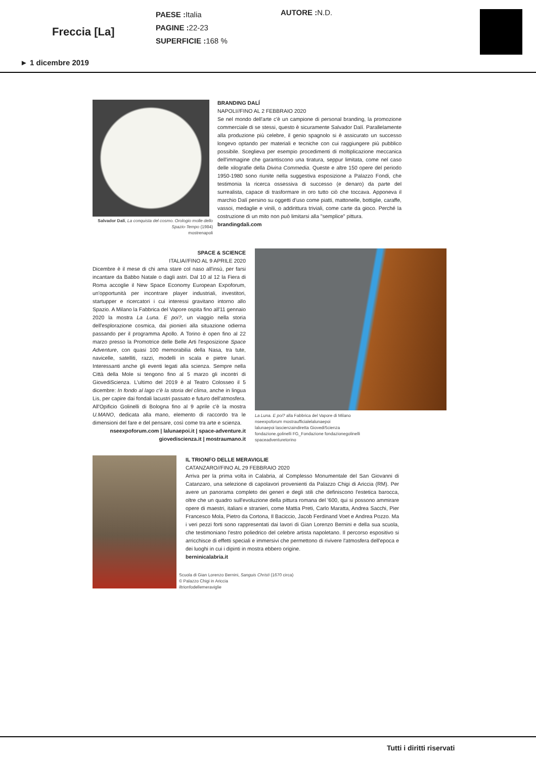Freccia [La]
PAESE : Italia
PAGINE : 22-23
SUPERFICIE : 168 %
AUTORE : N.D.
► 1 dicembre 2019
Salvador Dalí, La conquista del cosmo. Orologio molle dello Spazio-Tempo (1984)
mostrenapoli
BRANDING DALÍ
NAPOLI//FINO AL 2 FEBBRAIO 2020
Se nel mondo dell'arte c'è un campione di personal branding, la promozione commerciale di se stessi, questo è sicuramente Salvador Dalí. Parallelamente alla produzione più celebre, il genio spagnolo si è assicurato un successo longevo optando per materiali e tecniche con cui raggiungere più pubblico possibile. Sceglieva per esempio procedimenti di moltiplicazione meccanica dell'immagine che garantiscono una tiratura, seppur limitata, come nel caso delle xilografie della Divina Commedia. Queste e altre 150 opere del periodo 1950-1980 sono riunite nella suggestiva esposizione a Palazzo Fondi, che testimonia la ricerca ossessiva di successo (e denaro) da parte del surrealista, capace di trasformare in oro tutto ciò che toccava. Apponeva il marchio Dalí persino su oggetti d'uso come piatti, mattonelle, bottiglie, caraffe, vassoi, medaglie e vinili, o addirittura triviali, come carte da gioco. Perché la costruzione di un mito non può limitarsi alla "semplice" pittura.
brandingdali.com
SPACE & SCIENCE
ITALIA//FINO AL 9 APRILE 2020
Dicembre è il mese di chi ama stare col naso all'insù, per farsi incantare da Babbo Natale o dagli astri. Dal 10 al 12 la Fiera di Roma accoglie il New Space Economy European Expoforum, un'opportunità per incontrare player industriali, investitori, startupper e ricercatori i cui interessi gravitano intorno allo Spazio. A Milano la Fabbrica del Vapore ospita fino all'11 gennaio 2020 la mostra La Luna. E poi?, un viaggio nella storia dell'esplorazione cosmica, dai pionieri alla situazione odierna passando per il programma Apollo. A Torino è open fino al 22 marzo presso la Promotrice delle Belle Arti l'esposizione Space Adventure, con quasi 100 memorabilia della Nasa, tra tute, navicelle, satelliti, razzi, modelli in scala e pietre lunari. Interessanti anche gli eventi legati alla scienza. Sempre nella Città della Mole si tengono fino al 5 marzo gli incontri di GiovediScienza. L'ultimo del 2019 è al Teatro Colosseo il 5 dicembre: In fondo al lago c'è la storia del clima, anche in lingua Lis, per capire dai fondali lacustri passato e futuro dell'atmosfera. All'Opificio Golinelli di Bologna fino al 9 aprile c'è la mostra U.MANO, dedicata alla mano, elemento di raccordo tra le dimensioni del fare e del pensare, così come tra arte e scienza.
nseexpoforum.com | lalunaepoi.it | space-adventure.it
giovediscienza.it | mostraumano.it
La Luna. E poi? alla Fabbrica del Vapore di Milano
nseexpoforum mostraufficialelalunaepoi
lalunaepoi lascienzaindiretta GiovediScienza
fondazione.golinelli FG_Fondazione fondazionegolinelli
spaceadventuretorino
IL TRIONFO DELLE MERAVIGLIE
CATANZARO//FINO AL 29 FEBBRAIO 2020
Arriva per la prima volta in Calabria, al Complesso Monumentale del San Giovanni di Catanzaro, una selezione di capolavori provenienti da Palazzo Chigi di Ariccia (RM). Per avere un panorama completo dei generi e degli stili che definiscono l'estetica barocca, oltre che un quadro sull'evoluzione della pittura romana del '600, qui si possono ammirare opere di maestri, italiani e stranieri, come Mattia Preti, Carlo Maratta, Andrea Sacchi, Pier Francesco Mola, Pietro da Cortona, Il Baciccio, Jacob Ferdinand Voet e Andrea Pozzo. Ma i veri pezzi forti sono rappresentati dai lavori di Gian Lorenzo Bernini e della sua scuola, che testimoniano l'estro poliedrico del celebre artista napoletano. Il percorso espositivo si arricchisce di effetti speciali e immersivi che permettono di rivivere l'atmosfera dell'epoca e dei luoghi in cui i dipinti in mostra ebbero origine.
berninicalabria.it
Scuola di Gian Lorenzo Bernini, Sanguis Christi (1670 circa)
© Palazzo Chigi in Ariccia
iltrionfodellemeraviglie
Tutti i diritti riservati